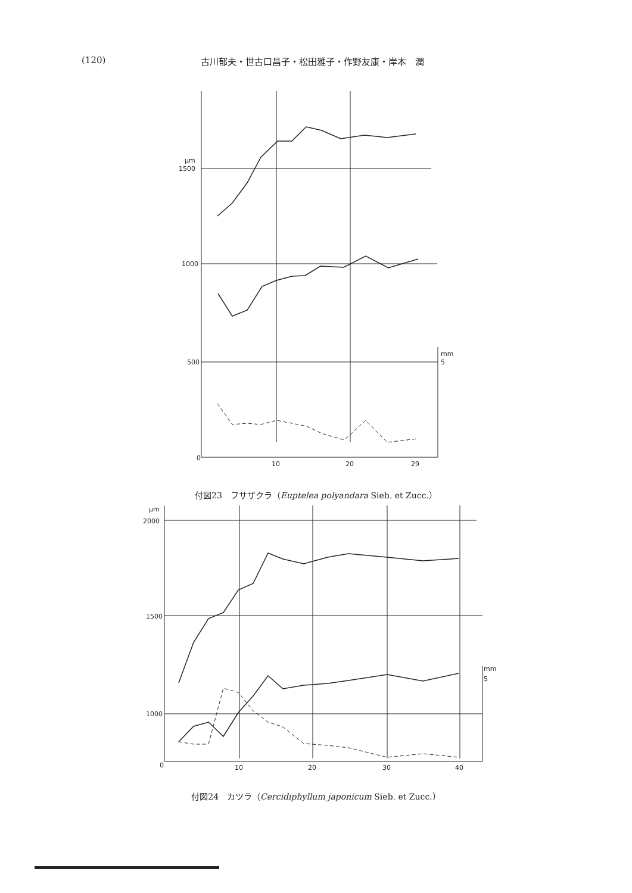(120) 古川郁夫・世古口昌子・松田雅子・作野友康・岸本　潤
μm
1500
1000
500
0
mm
5
10
20
29
付図23　フサザクラ（Euptelea polyandara Sieb. et Zucc.）
μm
2000
1500
1000
0
mm
5
10
20
30
40
付図24　カツラ（Cercidiphyllum japonicum Sieb. et Zucc.）